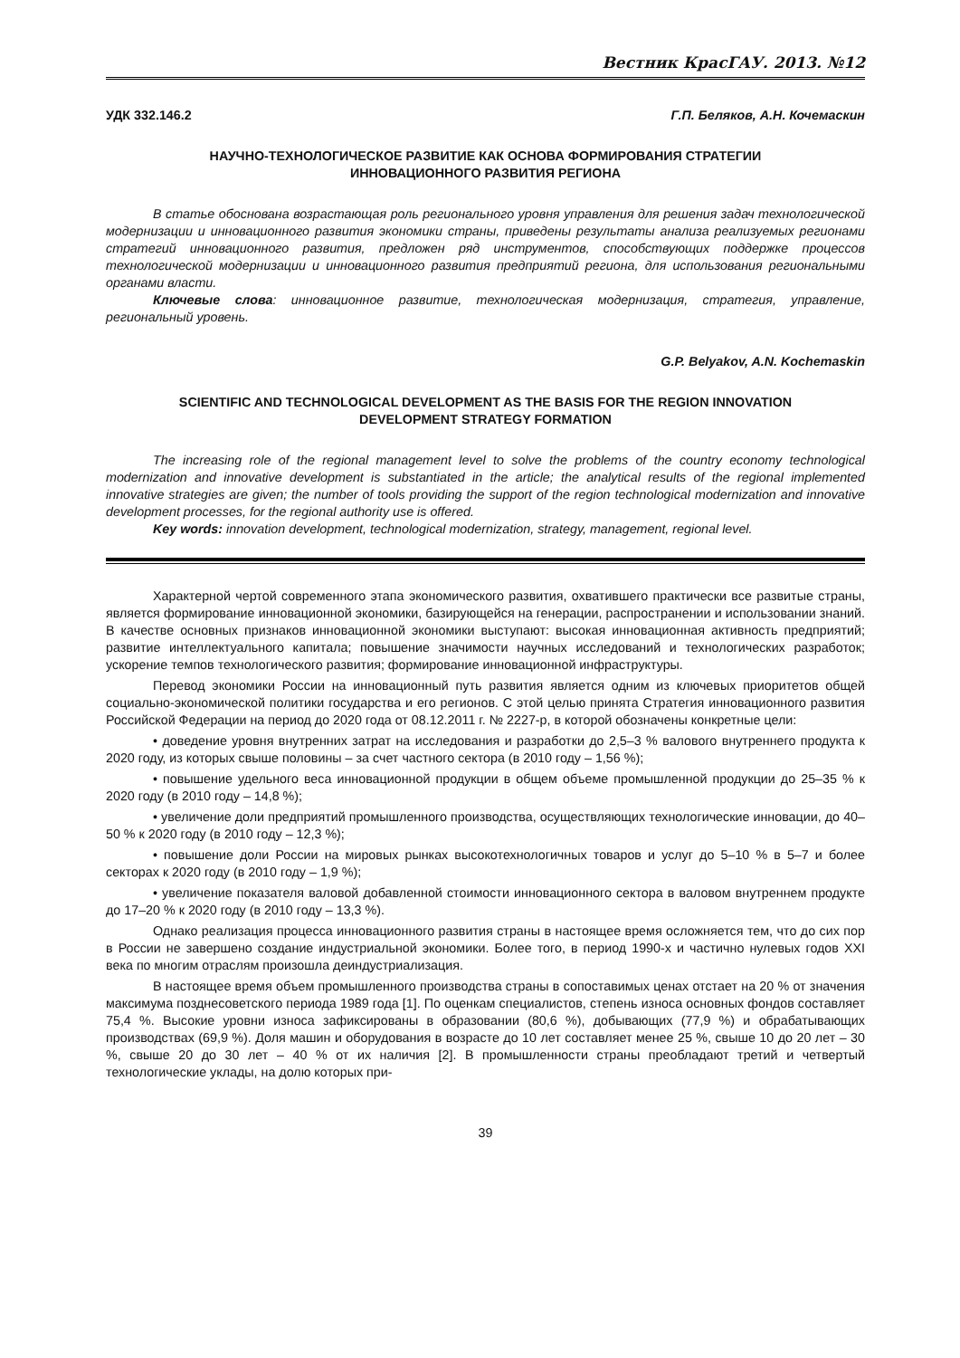Вестник КрасГАУ. 2013. №12
УДК 332.146.2 Г.П. Беляков, А.Н. Кочемаскин
НАУЧНО-ТЕХНОЛОГИЧЕСКОЕ РАЗВИТИЕ КАК ОСНОВА ФОРМИРОВАНИЯ СТРАТЕГИИ
ИННОВАЦИОННОГО РАЗВИТИЯ РЕГИОНА
В статье обоснована возрастающая роль регионального уровня управления для решения задач технологической модернизации и инновационного развития экономики страны, приведены результаты анализа реализуемых регионами стратегий инновационного развития, предложен ряд инструментов, способствующих поддержке процессов технологической модернизации и инновационного развития предприятий региона, для использования региональными органами власти.
Ключевые слова: инновационное развитие, технологическая модернизация, стратегия, управление, региональный уровень.
G.P. Belyakov, A.N. Kochemaskin
SCIENTIFIC AND TECHNOLOGICAL DEVELOPMENT AS THE BASIS FOR THE REGION INNOVATION
DEVELOPMENT STRATEGY FORMATION
The increasing role of the regional management level to solve the problems of the country economy technological modernization and innovative development is substantiated in the article; the analytical results of the regional implemented innovative strategies are given; the number of tools providing the support of the region technological modernization and innovative development processes, for the regional authority use is offered.
Key words: innovation development, technological modernization, strategy, management, regional level.
Характерной чертой современного этапа экономического развития, охватившего практически все развитые страны, является формирование инновационной экономики, базирующейся на генерации, распространении и использовании знаний. В качестве основных признаков инновационной экономики выступают: высокая инновационная активность предприятий; развитие интеллектуального капитала; повышение значимости научных исследований и технологических разработок; ускорение темпов технологического развития; формирование инновационной инфраструктуры.
Перевод экономики России на инновационный путь развития является одним из ключевых приоритетов общей социально-экономической политики государства и его регионов. С этой целью принята Стратегия инновационного развития Российской Федерации на период до 2020 года от 08.12.2011 г. № 2227-р, в которой обозначены конкретные цели:
• доведение уровня внутренних затрат на исследования и разработки до 2,5–3 % валового внутреннего продукта к 2020 году, из которых свыше половины – за счет частного сектора (в 2010 году – 1,56 %);
• повышение удельного веса инновационной продукции в общем объеме промышленной продукции до 25–35 % к 2020 году (в 2010 году – 14,8 %);
• увеличение доли предприятий промышленного производства, осуществляющих технологические инновации, до 40–50 % к 2020 году (в 2010 году – 12,3 %);
• повышение доли России на мировых рынках высокотехнологичных товаров и услуг до 5–10 % в 5–7 и более секторах к 2020 году (в 2010 году – 1,9 %);
• увеличение показателя валовой добавленной стоимости инновационного сектора в валовом внутреннем продукте до 17–20 % к 2020 году (в 2010 году – 13,3 %).
Однако реализация процесса инновационного развития страны в настоящее время осложняется тем, что до сих пор в России не завершено создание индустриальной экономики. Более того, в период 1990-х и частично нулевых годов XXI века по многим отраслям произошла деиндустриализация.
В настоящее время объем промышленного производства страны в сопоставимых ценах отстает на 20 % от значения максимума позднесоветского периода 1989 года [1]. По оценкам специалистов, степень износа основных фондов составляет 75,4 %. Высокие уровни износа зафиксированы в образовании (80,6 %), добывающих (77,9 %) и обрабатывающих производствах (69,9 %). Доля машин и оборудования в возрасте до 10 лет составляет менее 25 %, свыше 10 до 20 лет – 30 %, свыше 20 до 30 лет – 40 % от их наличия [2]. В промышленности страны преобладают третий и четвертый технологические уклады, на долю которых при-
39